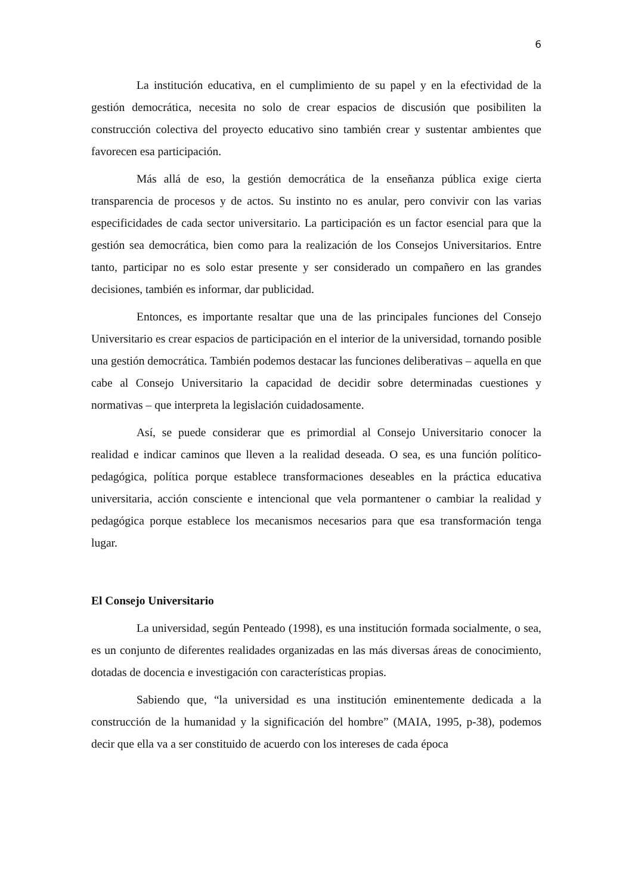6
La institución educativa, en el cumplimiento de su papel y en la efectividad de la gestión democrática, necesita no solo de crear espacios de discusión que posibiliten la construcción colectiva del proyecto educativo sino también crear y sustentar ambientes que favorecen esa participación.
Más allá de eso, la gestión democrática de la enseñanza pública exige cierta transparencia de procesos y de actos. Su instinto no es anular, pero convivir con las varias especificidades de cada sector universitario. La participación es un factor esencial para que la gestión sea democrática, bien como para la realización de los Consejos Universitarios. Entre tanto, participar no es solo estar presente y ser considerado un compañero en las grandes decisiones, también es informar, dar publicidad.
Entonces, es importante resaltar que una de las principales funciones del Consejo Universitario es crear espacios de participación en el interior de la universidad, tornando posible una gestión democrática. También podemos destacar las funciones deliberativas – aquella en que cabe al Consejo Universitario la capacidad de decidir sobre determinadas cuestiones y normativas – que interpreta la legislación cuidadosamente.
Así, se puede considerar que es primordial al Consejo Universitario conocer la realidad e indicar caminos que lleven a la realidad deseada. O sea, es una función político-pedagógica, política porque establece transformaciones deseables en la práctica educativa universitaria, acción consciente e intencional que vela pormantener o cambiar la realidad y pedagógica porque establece los mecanismos necesarios para que esa transformación tenga lugar.
El Consejo Universitario
La universidad, según Penteado (1998), es una institución formada socialmente, o sea, es un conjunto de diferentes realidades organizadas en las más diversas áreas de conocimiento, dotadas de docencia e investigación con características propias.
Sabiendo que, “la universidad es una institución eminentemente dedicada a la construcción de la humanidad y la significación del hombre” (MAIA, 1995, p-38), podemos decir que ella va a ser constituido de acuerdo con los intereses de cada época